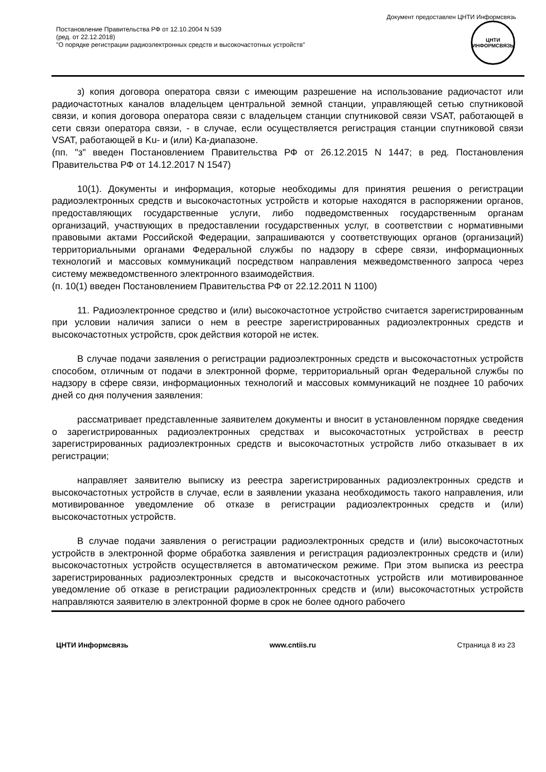Документ предоставлен ЦНТИ Информсвязь
Постановление Правительства РФ от 12.10.2004 N 539
(ред. от 22.12.2018)
"О порядке регистрации радиоэлектронных средств и высокочастотных устройств"
ЦНТИ
ИНФОРМСВЯЗЬ
з) копия договора оператора связи с имеющим разрешение на использование радиочастот или радиочастотных каналов владельцем центральной земной станции, управляющей сетью спутниковой связи, и копия договора оператора связи с владельцем станции спутниковой связи VSAT, работающей в сети связи оператора связи, - в случае, если осуществляется регистрация станции спутниковой связи VSAT, работающей в Ku- и (или) Ka-диапазоне.
(пп. "з" введен Постановлением Правительства РФ от 26.12.2015 N 1447; в ред. Постановления Правительства РФ от 14.12.2017 N 1547)
10(1). Документы и информация, которые необходимы для принятия решения о регистрации радиоэлектронных средств и высокочастотных устройств и которые находятся в распоряжении органов, предоставляющих государственные услуги, либо подведомственных государственным органам организаций, участвующих в предоставлении государственных услуг, в соответствии с нормативными правовыми актами Российской Федерации, запрашиваются у соответствующих органов (организаций) территориальными органами Федеральной службы по надзору в сфере связи, информационных технологий и массовых коммуникаций посредством направления межведомственного запроса через систему межведомственного электронного взаимодействия.
(п. 10(1) введен Постановлением Правительства РФ от 22.12.2011 N 1100)
11. Радиоэлектронное средство и (или) высокочастотное устройство считается зарегистрированным при условии наличия записи о нем в реестре зарегистрированных радиоэлектронных средств и высокочастотных устройств, срок действия которой не истек.
В случае подачи заявления о регистрации радиоэлектронных средств и высокочастотных устройств способом, отличным от подачи в электронной форме, территориальный орган Федеральной службы по надзору в сфере связи, информационных технологий и массовых коммуникаций не позднее 10 рабочих дней со дня получения заявления:
рассматривает представленные заявителем документы и вносит в установленном порядке сведения о зарегистрированных радиоэлектронных средствах и высокочастотных устройствах в реестр зарегистрированных радиоэлектронных средств и высокочастотных устройств либо отказывает в их регистрации;
направляет заявителю выписку из реестра зарегистрированных радиоэлектронных средств и высокочастотных устройств в случае, если в заявлении указана необходимость такого направления, или мотивированное уведомление об отказе в регистрации радиоэлектронных средств и (или) высокочастотных устройств.
В случае подачи заявления о регистрации радиоэлектронных средств и (или) высокочастотных устройств в электронной форме обработка заявления и регистрация радиоэлектронных средств и (или) высокочастотных устройств осуществляется в автоматическом режиме. При этом выписка из реестра зарегистрированных радиоэлектронных средств и высокочастотных устройств или мотивированное уведомление об отказе в регистрации радиоэлектронных средств и (или) высокочастотных устройств направляются заявителю в электронной форме в срок не более одного рабочего
ЦНТИ Информсвязь www.cntiis.ru Страница 8 из 23